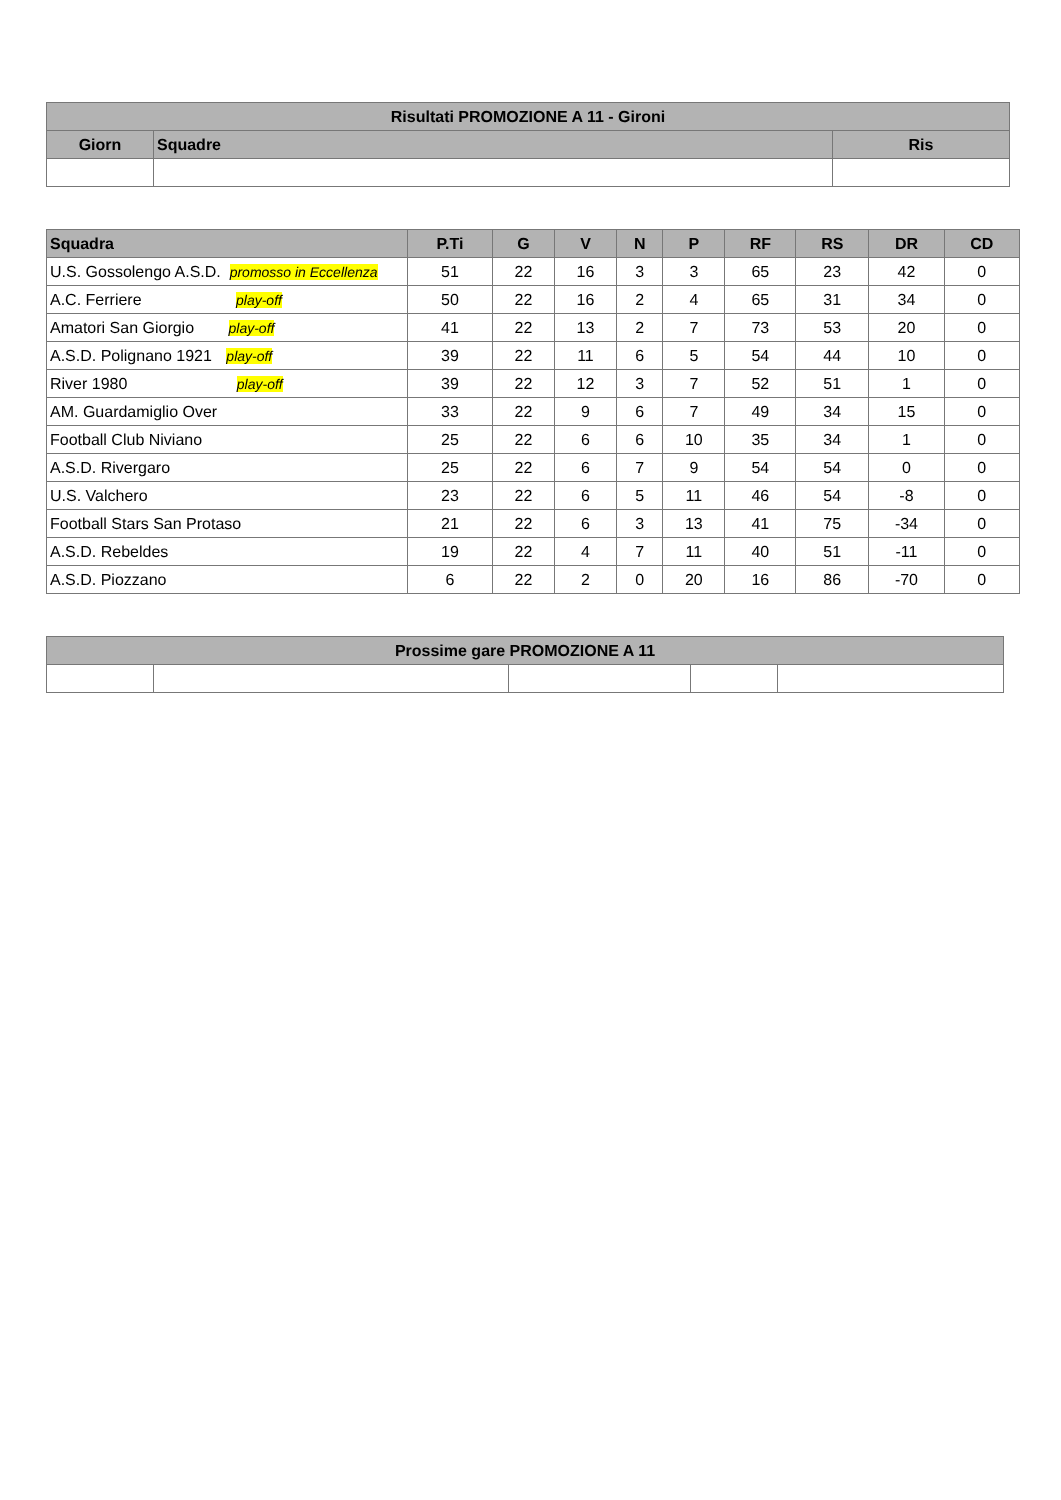| Risultati PROMOZIONE A 11 - Gironi | | |
| --- | --- | --- |
| Giorn | Squadre | Ris |
| Squadra | P.Ti | G | V | N | P | RF | RS | DR | CD |
| --- | --- | --- | --- | --- | --- | --- | --- | --- | --- |
| U.S. Gossolengo A.S.D. promosso in Eccellenza | 51 | 22 | 16 | 3 | 3 | 65 | 23 | 42 | 0 |
| A.C. Ferriere play-off | 50 | 22 | 16 | 2 | 4 | 65 | 31 | 34 | 0 |
| Amatori San Giorgio play-off | 41 | 22 | 13 | 2 | 7 | 73 | 53 | 20 | 0 |
| A.S.D. Polignano 1921 play-off | 39 | 22 | 11 | 6 | 5 | 54 | 44 | 10 | 0 |
| River 1980 play-off | 39 | 22 | 12 | 3 | 7 | 52 | 51 | 1 | 0 |
| AM. Guardamiglio Over | 33 | 22 | 9 | 6 | 7 | 49 | 34 | 15 | 0 |
| Football Club Niviano | 25 | 22 | 6 | 6 | 10 | 35 | 34 | 1 | 0 |
| A.S.D. Rivergaro | 25 | 22 | 6 | 7 | 9 | 54 | 54 | 0 | 0 |
| U.S. Valchero | 23 | 22 | 6 | 5 | 11 | 46 | 54 | -8 | 0 |
| Football Stars San Protaso | 21 | 22 | 6 | 3 | 13 | 41 | 75 | -34 | 0 |
| A.S.D. Rebeldes | 19 | 22 | 4 | 7 | 11 | 40 | 51 | -11 | 0 |
| A.S.D. Piozzano | 6 | 22 | 2 | 0 | 20 | 16 | 86 | -70 | 0 |
| Prossime gare PROMOZIONE A 11 | | | | |
| --- | --- | --- | --- | --- |